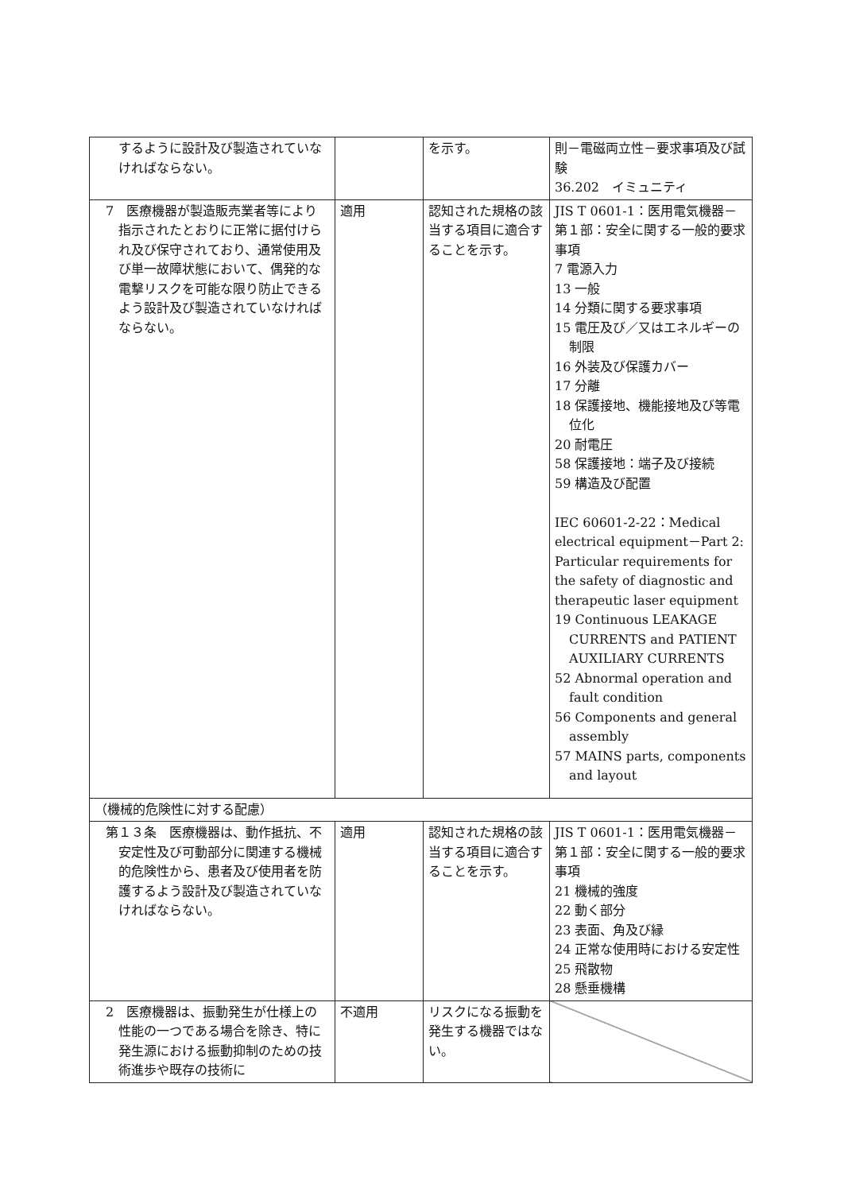| するように設計及び製造されていなければならない。 | | を示す。 | 則－電磁両立性－要求事項及び試験 36.202 イミュニティ |
| 7 医療機器が製造販売業者等により指示されたとおりに正常に据付けられ及び保守されており、通常使用及び単一故障状態において、偶発的な電撃リスクを可能な限り防止できるよう設計及び製造されていなければならない。 | 適用 | 認知された規格の該当する項目に適合することを示す。 | JIS T 0601-1：医用電気機器－第１部：安全に関する一般的要求事項 7 電源入力 13 一般 14 分類に関する要求事項 15 電圧及び／又はエネルギーの制限 16 外装及び保護カバー 17 分離 18 保護接地、機能接地及び等電位化 20 耐電圧 58 保護接地：端子及び接続 59 構造及び配置 IEC 60601-2-22：Medical electrical equipment－Part 2: Particular requirements for the safety of diagnostic and therapeutic laser equipment 19 Continuous LEAKAGE CURRENTS and PATIENT AUXILIARY CURRENTS 52 Abnormal operation and fault condition 56 Components and general assembly 57 MAINS parts, components and layout |
| （機械的危険性に対する配慮） | | | |
| 第１３条 医療機器は、動作抵抗、不安定性及び可動部分に関連する機械的危険性から、患者及び使用者を防護するよう設計及び製造されていなければならない。 | 適用 | 認知された規格の該当する項目に適合することを示す。 | JIS T 0601-1：医用電気機器－第１部：安全に関する一般的要求事項 21 機械的強度 22 動く部分 23 表面、角及び縁 24 正常な使用時における安定性 25 飛散物 28 懸垂機構 |
| 2 医療機器は、振動発生が仕様上の性能の一つである場合を除き、特に発生源における振動抑制のための技術進歩や既存の技術に | 不適用 | リスクになる振動を発生する機器ではない。 | |